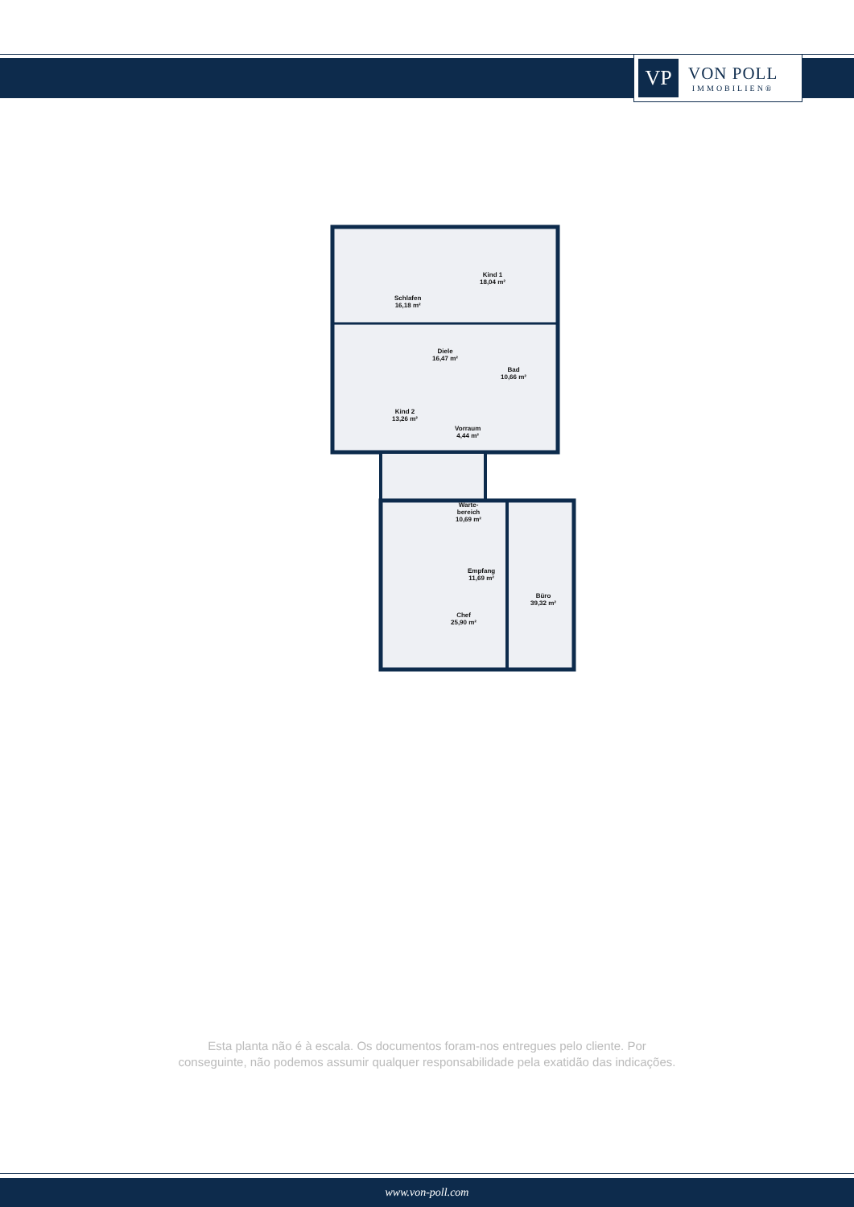VP
VON POLL
IMMOBILIEN®
Schlafen
16,18 m²
Kind 1
18,04 m²
Diele
16,47 m²
Bad
10,66 m²
Kind 2
13,26 m²
Vorraum
4,44 m²
Warte-
bereich
10,69 m²
Empfang
11,69 m²
Büro
39,32 m²
Chef
25,90 m²
Esta planta não é à escala. Os documentos foram-nos entregues pelo cliente. Por
conseguinte, não podemos assumir qualquer responsabilidade pela exatidão das indicações.
www.von-poll.com